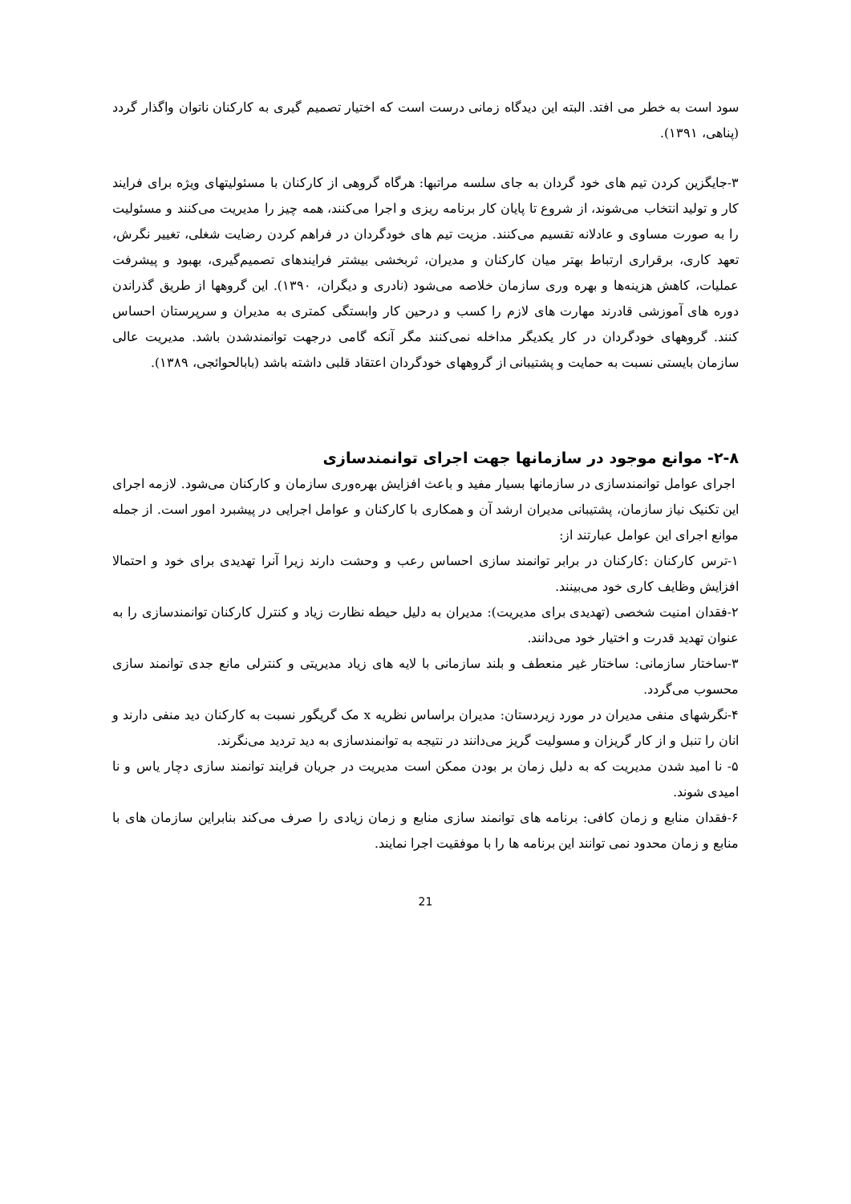سود است به خطر می افتد. البته این دیدگاه زمانی درست است که اختیار تصمیم گیری به کارکنان ناتوان واگذار گردد (پناهی، ۱۳۹۱).
۳-جایگزین کردن تیم های خود گردان به جای سلسه مراتبها: هرگاه گروهی از کارکنان با مسئولیتهای ویژه برای فرایند کار و تولید انتخاب می‌شوند، از شروع تا پایان کار برنامه ریزی و اجرا می‌کنند، همه چیز را مدیریت می‌کنند و مسئولیت را به صورت مساوی و عادلانه تقسیم می‌کنند. مزیت تیم های خودگردان در فراهم کردن رضایت شغلی، تغییر نگرش، تعهد کاری، برقراری ارتباط بهتر میان کارکنان و مدیران، ثربخشی بیشتر فرایندهای تصمیم‌گیری، بهبود و پیشرفت عملیات، کاهش هزینه‌ها و بهره وری سازمان خلاصه می‌شود (نادری و دیگران، ۱۳۹۰). این گروهها از طریق گذراندن دوره های آموزشی قادرند مهارت های لازم را کسب و درحین کار وابستگی کمتری به مدیران و سرپرستان احساس کنند. گروههای خودگردان در کار یکدیگر مداخله نمی‌کنند مگر آنکه گامی درجهت توانمندشدن باشد. مدیریت عالی سازمان بایستی نسبت به حمایت و پشتیبانی از گروههای خودگردان اعتقاد قلبی داشته باشد (بابالحوائجی، ۱۳۸۹).
۲-۸- موانع موجود در سازمانها جهت اجرای توانمندسازی
اجرای عوامل توانمندسازی در سازمانها بسیار مفید و باعث افزایش بهره‌وری سازمان و کارکنان می‌شود. لازمه اجرای این تکنیک نیاز سازمان، پشتیبانی مدیران ارشد آن و همکاری با کارکنان و عوامل اجرایی در پیشبرد امور است. از جمله موانع اجرای این عوامل عبارتند از:
۱-ترس کارکنان :کارکنان در برابر توانمند سازی احساس رعب و وحشت دارند زیرا آنرا تهدیدی برای خود و احتمالا افزایش وظایف کاری خود می‌بینند.
۲-فقدان امنیت شخصی (تهدیدی برای مدیریت): مدیران به دلیل حیطه نظارت زیاد و کنترل کارکنان توانمندسازی را به عنوان تهدید قدرت و اختیار خود می‌دانند.
۳-ساختار سازمانی: ساختار غیر منعطف و بلند سازمانی با لایه های زیاد مدیریتی و کنترلی مانع جدی توانمند سازی محسوب می‌گردد.
۴-نگرشهای منفی مدیران در مورد زیردستان: مدیران براساس نظریه x مک گریگور نسبت به کارکنان دید منفی دارند و انان را تنبل و از کار گریزان و مسولیت گریز می‌دانند در نتیجه به توانمندسازی به دید تردید می‌نگرند.
۵- نا امید شدن مدیریت که به دلیل زمان بر بودن ممکن است مدیریت در جریان فرایند توانمند سازی دچار یاس و نا امیدی شوند.
۶-فقدان منابع و زمان کافی: برنامه های توانمند سازی منابع و زمان زیادی را صرف می‌کند بنابراین سازمان های با منابع و زمان محدود نمی توانند این برنامه ها را با موفقیت اجرا نمایند.
21